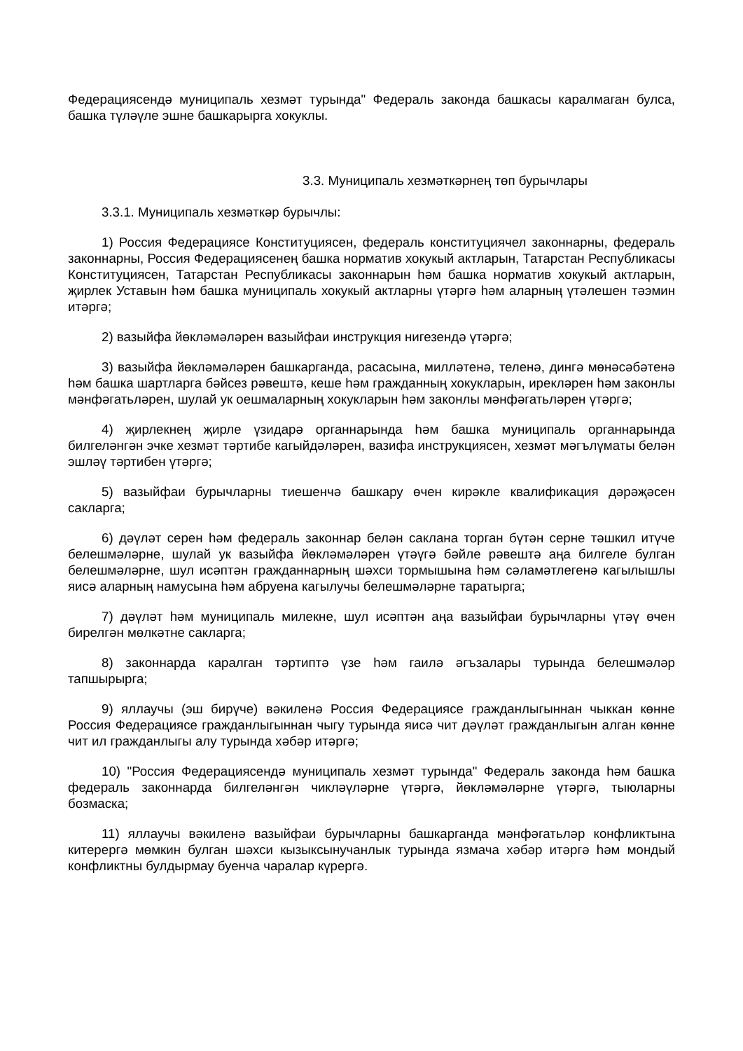Федерациясендә муниципаль хезмәт турында" Федераль законда башкасы каралмаган булса, башка түләүле эшне башкарырга хокуклы.
3.3. Муниципаль хезмәткәрнең төп бурычлары
3.3.1. Муниципаль хезмәткәр бурычлы:
1) Россия Федерациясе Конституциясен, федераль конституциячел законнарны, федераль законнарны, Россия Федерациясенең башка норматив хокукый актларын, Татарстан Республикасы Конституциясен, Татарстан Республикасы законнарын һәм башка норматив хокукый актларын, җирлек Уставын һәм башка муниципаль хокукый актларны үтәргә һәм аларның үтәлешен тәэмин итәргә;
2) вазыйфа йөкләмәләрен вазыйфаи инструкция нигезендә үтәргә;
3) вазыйфа йөкләмәләрен башкарганда, расасына, милләтенә, теленә, дингә мөнәсәбәтенә һәм башка шартларга бәйсез рәвештә, кеше һәм гражданның хокукларын, ирекләрен һәм законлы мәнфәгатьләрен, шулай ук оешмаларның хокукларын һәм законлы мәнфәгатьләрен үтәргә;
4) җирлекнең җирле үзидарә органнарында һәм башка муниципаль органнарында билгеләнгән эчке хезмәт тәртибе кагыйдәләрен, вазифа инструкциясен, хезмәт мәгълүматы белән эшләү тәртибен үтәргә;
5) вазыйфаи бурычларны тиешенчә башкару өчен кирәкле квалификация дәрәҗәсен сакларга;
6) дәүләт серен һәм федераль законнар белән саклана торган бүтән серне тәшкил итүче белешмәләрне, шулай ук вазыйфа йөкләмәләрен үтәүгә бәйле рәвештә аңа билгеле булган белешмәләрне, шул исәптән гражданнарның шәхси тормышына һәм сәламәтлегенә кагылышлы яисә аларның намусына һәм абруена кагылучы белешмәләрне таратырга;
7) дәүләт һәм муниципаль милекне, шул исәптән аңа вазыйфаи бурычларны үтәү өчен бирелгән мөлкәтне сакларга;
8) законнарда каралган тәртиптә үзе һәм гаилә әгъзалары турында белешмәләр тапшырырга;
9) яллаучы (эш бирүче) вәкиленә Россия Федерациясе гражданлыгыннан чыккан көнне Россия Федерациясе гражданлыгыннан чыгу турында яисә чит дәүләт гражданлыгын алган көнне чит ил гражданлыгы алу турында хәбәр итәргә;
10) "Россия Федерациясендә муниципаль хезмәт турында" Федераль законда һәм башка федераль законнарда билгеләнгән чикләүләрне үтәргә, йөкләмәләрне үтәргә, тыюларны бозмаска;
11) яллаучы вәкиленә вазыйфаи бурычларны башкарганда мәнфәгатьләр конфликтына китерергә мөмкин булган шәхси кызыксынучанлык турында язмача хәбәр итәргә һәм мондый конфликтны булдырмау буенча чаралар күрергә.